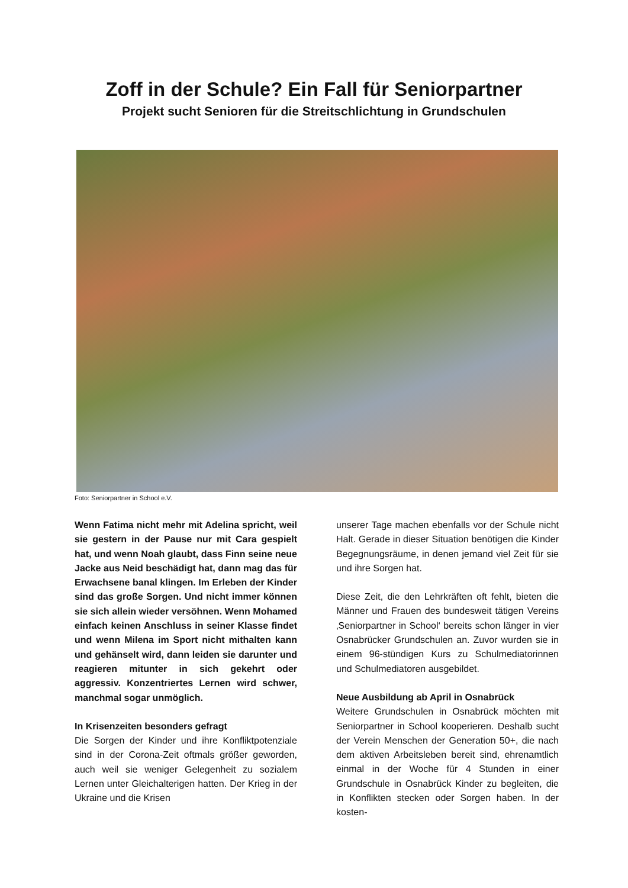Zoff in der Schule? Ein Fall für Seniorpartner
Projekt sucht Senioren für die Streitschlichtung in Grundschulen
Foto: Seniorpartner in School e.V.
Wenn Fatima nicht mehr mit Adelina spricht, weil sie gestern in der Pause nur mit Cara gespielt hat, und wenn Noah glaubt, dass Finn seine neue Jacke aus Neid beschädigt hat, dann mag das für Erwachsene banal klingen. Im Erleben der Kinder sind das große Sorgen. Und nicht immer können sie sich allein wieder versöhnen. Wenn Mohamed einfach keinen Anschluss in seiner Klasse findet und wenn Milena im Sport nicht mithalten kann und gehänselt wird, dann leiden sie darunter und reagieren mitunter in sich gekehrt oder aggressiv. Konzentriertes Lernen wird schwer, manchmal sogar unmöglich.
In Krisenzeiten besonders gefragt
Die Sorgen der Kinder und ihre Konfliktpotenziale sind in der Corona-Zeit oftmals größer geworden, auch weil sie weniger Gelegenheit zu sozialem Lernen unter Gleichalterigen hatten. Der Krieg in der Ukraine und die Krisen
unserer Tage machen ebenfalls vor der Schule nicht Halt. Gerade in dieser Situation benötigen die Kinder Begegnungsräume, in denen jemand viel Zeit für sie und ihre Sorgen hat.
Diese Zeit, die den Lehrkräften oft fehlt, bieten die Männer und Frauen des bundesweit tätigen Vereins ‚Seniorpartner in School‘ bereits schon länger in vier Osnabrücker Grundschulen an. Zuvor wurden sie in einem 96-stündigen Kurs zu Schulmediatorinnen und Schulmediatoren ausgebildet.
Neue Ausbildung ab April in Osnabrück
Weitere Grundschulen in Osnabrück möchten mit Seniorpartner in School kooperieren. Deshalb sucht der Verein Menschen der Generation 50+, die nach dem aktiven Arbeitsleben bereit sind, ehrenamtlich einmal in der Woche für 4 Stunden in einer Grundschule in Osnabrück Kinder zu begleiten, die in Konflikten stecken oder Sorgen haben. In der kosten-